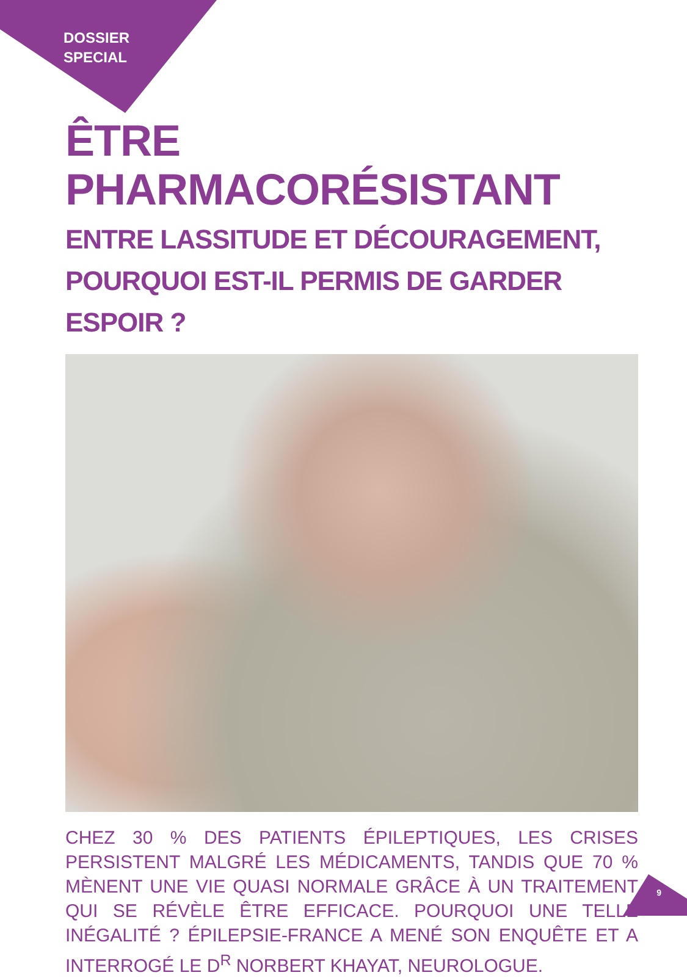DOSSIER
SPECIAL
ÊTRE PHARMACORÉSISTANT
ENTRE LASSITUDE ET DÉCOURAGEMENT,
POURQUOI EST-IL PERMIS DE GARDER ESPOIR ?
CHEZ 30 % DES PATIENTS ÉPILEPTIQUES, LES CRISES PERSISTENT MALGRÉ LES MÉDICAMENTS, TANDIS QUE 70 % MÈNENT UNE VIE QUASI NORMALE GRÂCE À UN TRAITEMENT QUI SE RÉVÈLE ÊTRE EFFICACE. POURQUOI UNE TELLE INÉGALITÉ ? ÉPILEPSIE-FRANCE A MENÉ SON ENQUÊTE ET A INTERROGÉ LE D<sup>R</sup> NORBERT KHAYAT, NEUROLOGUE.
9